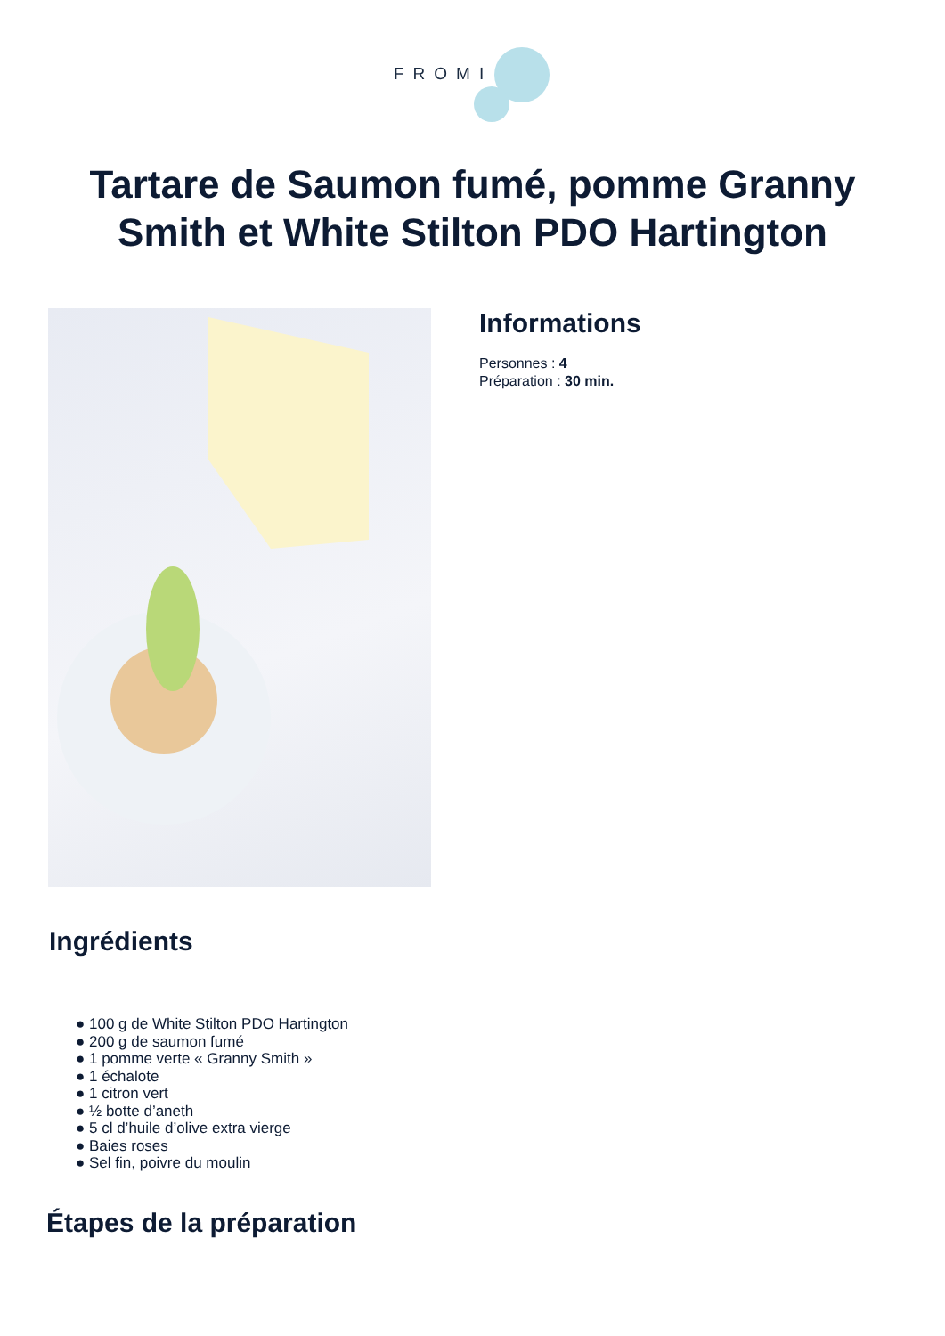FROMI
Tartare de Saumon fumé, pomme Granny Smith et White Stilton PDO Hartington
Informations
Personnes : 4
Préparation : 30 min.
Ingrédients
● 100 g de White Stilton PDO Hartington
● 200 g de saumon fumé
● 1 pomme verte « Granny Smith »
● 1 échalote
● 1 citron vert
● ½ botte d’aneth
● 5 cl d’huile d’olive extra vierge
● Baies roses
● Sel fin, poivre du moulin
Étapes de la préparation